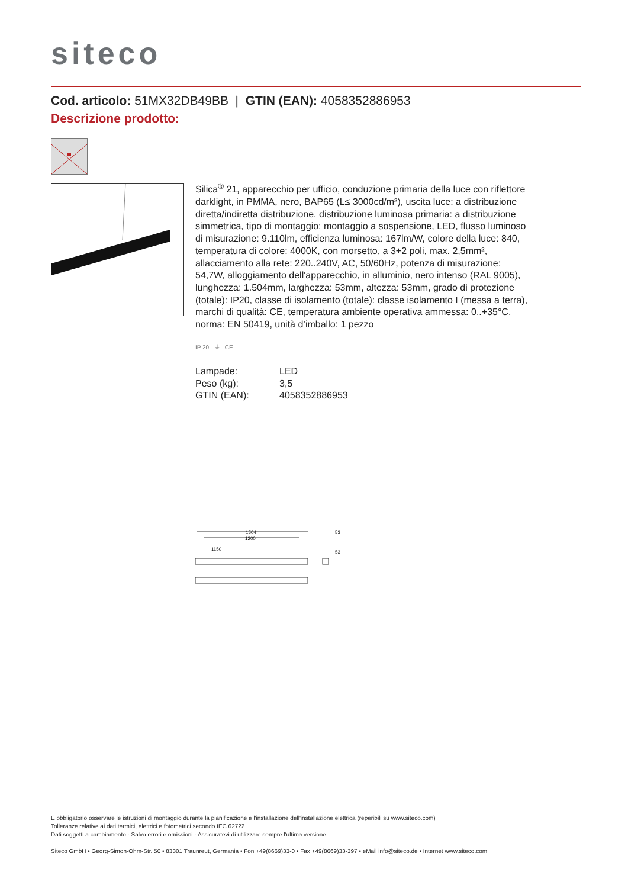siteco
Cod. articolo: 51MX32DB49BB | GTIN (EAN): 4058352886953
Descrizione prodotto:
Silica<sup>®</sup> 21, apparecchio per ufficio, conduzione primaria della luce con riflettore darklight, in PMMA, nero, BAP65 (L≤ 3000cd/m²), uscita luce: a distribuzione diretta/indiretta distribuzione, distribuzione luminosa primaria: a distribuzione simmetrica, tipo di montaggio: montaggio a sospensione, LED, flusso luminoso di misurazione: 9.110lm, efficienza luminosa: 167lm/W, colore della luce: 840, temperatura di colore: 4000K, con morsetto, a 3+2 poli, max. 2,5mm², allacciamento alla rete: 220..240V, AC, 50/60Hz, potenza di misurazione: 54,7W, alloggiamento dell'apparecchio, in alluminio, nero intenso (RAL 9005), lunghezza: 1.504mm, larghezza: 53mm, altezza: 53mm, grado di protezione (totale): IP20, classe di isolamento (totale): classe isolamento I (messa a terra), marchi di qualità: CE, temperatura ambiente operativa ammessa: 0..+35°C, norma: EN 50419, unità d’imballo: 1 pezzo
IP 20 ⏚ CE
| Lampade: | LED |
| Peso (kg): | 3,5 |
| GTIN (EAN): | 4058352886953 |
1504
1200
1150
53
53
È obbligatorio osservare le istruzioni di montaggio durante la pianificazione e l'installazione dell'installazione elettrica (reperibili su www.siteco.com)
Tolleranze relative ai dati termici, elettrici e fotometrici secondo IEC 62722
Dati soggetti a cambiamento - Salvo errori e omissioni - Assicuratevi di utilizzare sempre l'ultima versione
Siteco GmbH • Georg-Simon-Ohm-Str. 50 • 83301 Traunreut, Germania • Fon +49(8669)33-0 • Fax +49(8669)33-397 • eMail info@siteco.de • Internet www.siteco.com